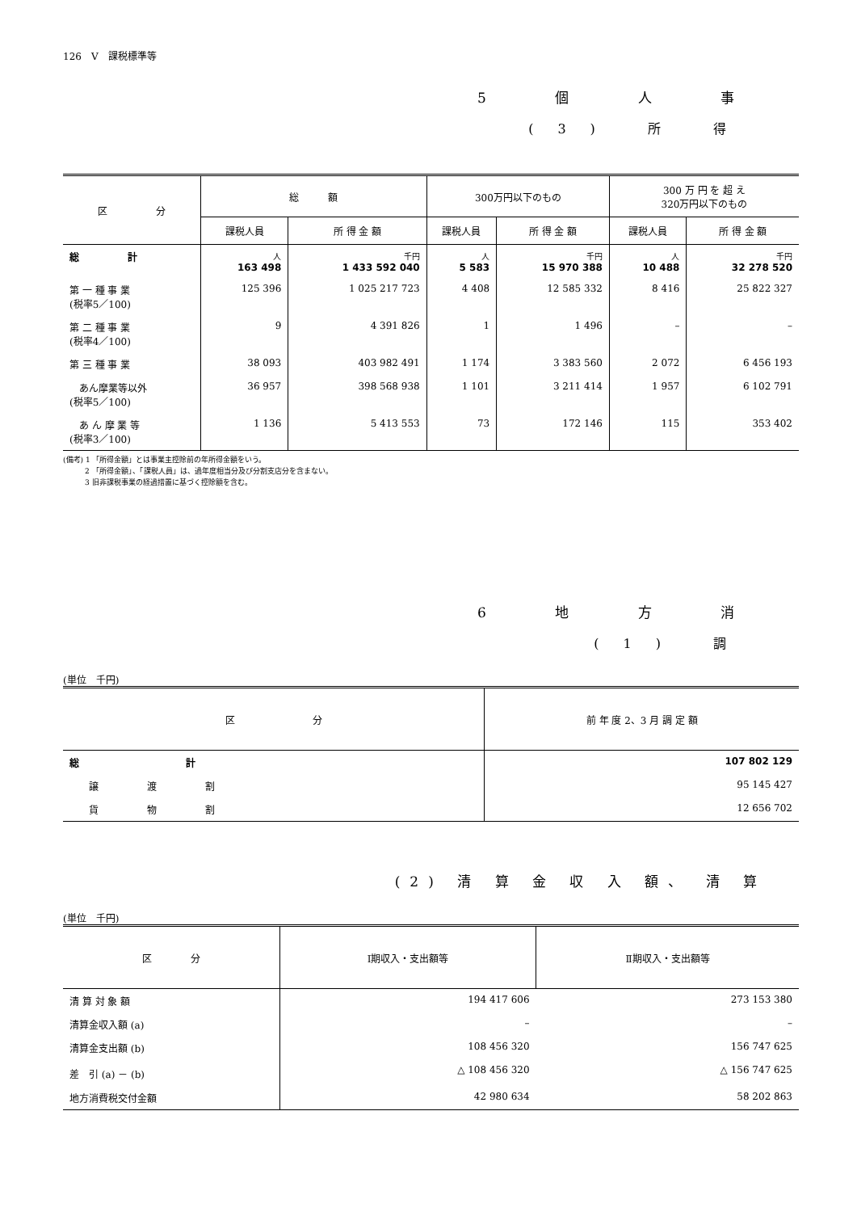126　V　課税標準等
5 個 人 事
(3) 所 得
| 区 分 | 総 額 | | 300万円以下のもの | | 300 万 円 を 超 え 320万円以下のもの | |
| --- | --- | --- | --- | --- | --- | --- |
| | 課税人員 | 所 得 金 額 | 課税人員 | 所 得 金 額 | 課税人員 | 所 得 金 額 |
| 総 計 | 人 163 498 | 千円 1 433 592 040 | 人 5 583 | 千円 15 970 388 | 人 10 488 | 千円 32 278 520 |
| 第 一 種 事 業 (税率5／100) | 125 396 | 1 025 217 723 | 4 408 | 12 585 332 | 8 416 | 25 822 327 |
| 第 二 種 事 業 (税率4／100) | 9 | 4 391 826 | 1 | 1 496 | – | – |
| 第 三 種 事 業 | 38 093 | 403 982 491 | 1 174 | 3 383 560 | 2 072 | 6 456 193 |
| あん摩業等以外 (税率5／100) | 36 957 | 398 568 938 | 1 101 | 3 211 414 | 1 957 | 6 102 791 |
| あ ん 摩 業 等 (税率3／100) | 1 136 | 5 413 553 | 73 | 172 146 | 115 | 353 402 |
(備考) 1 「所得金額」とは事業主控除前の年所得金額をいう。
　　　2 「所得金額」、「課税人員」は、過年度相当分及び分割支店分を含まない。
　　　3 旧非課税事業の経過措置に基づく控除額を含む。
6 地 方 消
(1) 調
(単位　千円)
| 区 分 | 前 年 度 2、3 月 調 定 額 |
| --- | --- |
| 総 計 | 107 802 129 |
| 譲 渡 割 | 95 145 427 |
| 貨 物 割 | 12 656 702 |
(2) 清 算 金 収 入 額、 清 算
(単位　千円)
| 区 分 | Ⅰ期収入・支出額等 | Ⅱ期収入・支出額等 |
| --- | --- | --- |
| 清 算 対 象 額 | 194 417 606 | 273 153 380 |
| 清算金収入額 (a) | – | – |
| 清算金支出額 (b) | 108 456 320 | 156 747 625 |
| 差 引 (a) － (b) | △ 108 456 320 | △ 156 747 625 |
| 地方消費税交付金額 | 42 980 634 | 58 202 863 |